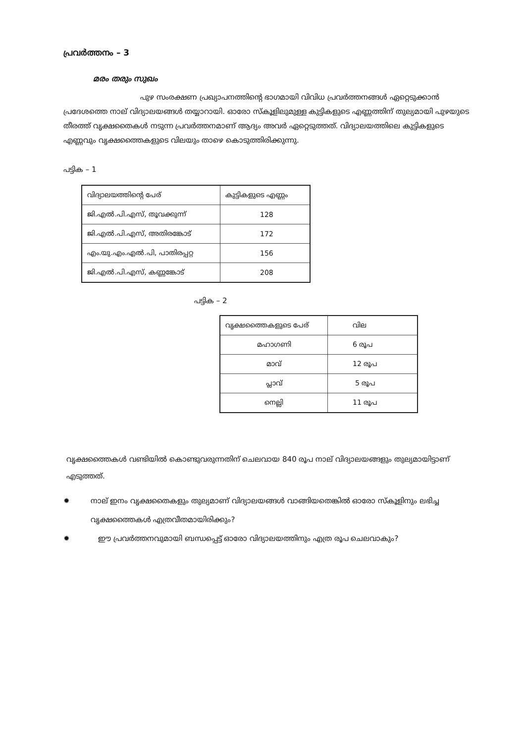പ്രവർത്തനം – 3
മരം തരും സുഖം
പുഴ സംരക്ഷണ പ്രഖ്യാപനത്തിന്റെ ഭാഗമായി വിവിധ പ്രവർത്തനങ്ങൾ ഏറ്റെടുക്കാൻ പ്രദേശത്തെ നാല് വിദ്യാലയങ്ങൾ തയ്യാറായി. ഓരോ സ്കൂളിലുമുള്ള കുട്ടികളുടെ എണ്ണത്തിന് തുല്യമായി പുഴയുടെ തീരത്ത് വൃക്ഷതൈകൾ നടുന്ന പ്രവർത്തനമാണ് ആദ്യം അവർ ഏറ്റെടുത്തത്. വിദ്യാലയത്തിലെ കുട്ടികളുടെ എണ്ണവും വൃക്ഷത്തൈകളുടെ വിലയും താഴെ കൊടുത്തിരിക്കുന്നു.
പട്ടിക – 1
| വിദ്യാലയത്തിന്റെ പേര് | കുട്ടികളുടെ എണ്ണം |
| ജി.എൽ.പി.എസ്, തൂവക്കുന്ന് | 128 |
| ജി.എൽ.പി.എസ്, അതിരങ്കോട് | 172 |
| എം.യു.എം.എൽ.പി, പാതിരപ്പറ്റ | 156 |
| ജി.എൽ.പി.എസ്, കണ്ണങ്കോട് | 208 |
പട്ടിക – 2
| വൃക്ഷത്തൈകളുടെ പേര് | വില |
| മഹാഗണി | 6 രൂപ |
| മാവ് | 12 രൂപ |
| പ്ലാവ് | 5 രൂപ |
| നെല്ലി | 11 രൂപ |
വൃക്ഷത്തൈകൾ വണ്ടിയിൽ കൊണ്ടുവരുന്നതിന് ചെലവായ 840 രൂപ നാല് വിദ്യാലയങ്ങളും തുല്യമായിട്ടാണ് എടുത്തത്.
✹ നാല് ഇനം വൃക്ഷതൈകളും തുല്യമാണ് വിദ്യാലയങ്ങൾ വാങ്ങിയതെങ്കിൽ ഓരോ സ്കൂളിനും ലഭിച്ച വൃക്ഷത്തൈകൾ എത്രവീതമായിരിക്കും?
✹ ഈ പ്രവർത്തനവുമായി ബന്ധപ്പെട്ട് ഓരോ വിദ്യാലയത്തിനും എത്ര രൂപ ചെലവാകും?